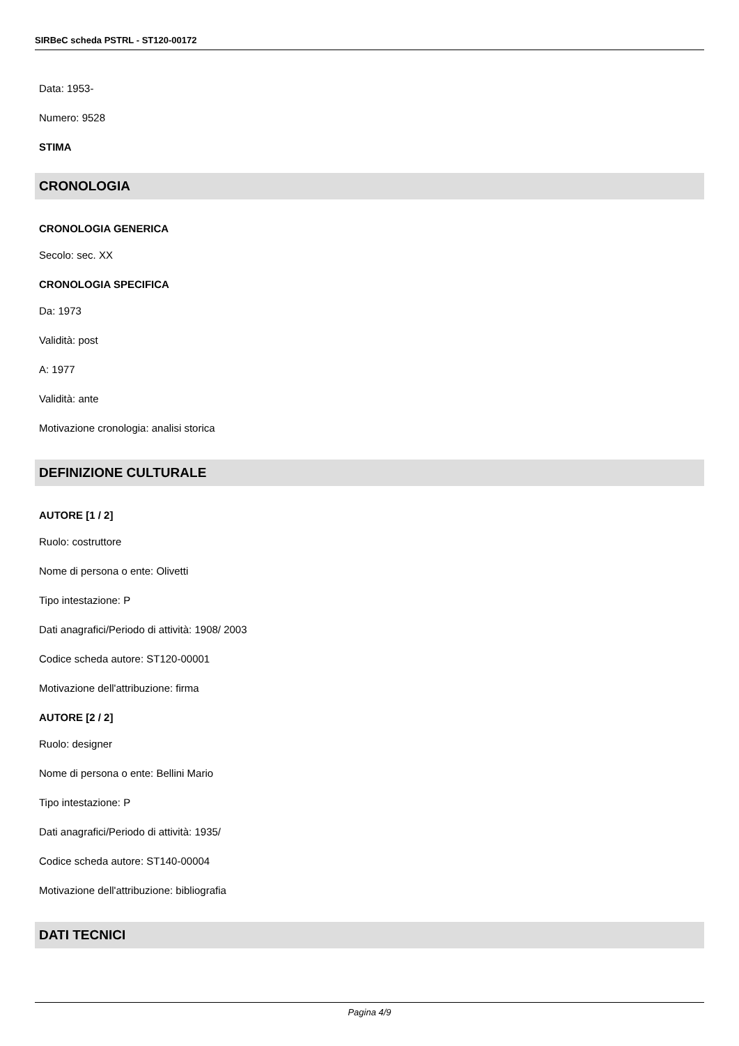SIRBeC scheda PSTRL - ST120-00172
Data: 1953-
Numero: 9528
STIMA
CRONOLOGIA
CRONOLOGIA GENERICA
Secolo: sec. XX
CRONOLOGIA SPECIFICA
Da: 1973
Validità: post
A: 1977
Validità: ante
Motivazione cronologia: analisi storica
DEFINIZIONE CULTURALE
AUTORE [1 / 2]
Ruolo: costruttore
Nome di persona o ente: Olivetti
Tipo intestazione: P
Dati anagrafici/Periodo di attività: 1908/ 2003
Codice scheda autore: ST120-00001
Motivazione dell'attribuzione: firma
AUTORE [2 / 2]
Ruolo: designer
Nome di persona o ente: Bellini Mario
Tipo intestazione: P
Dati anagrafici/Periodo di attività: 1935/
Codice scheda autore: ST140-00004
Motivazione dell'attribuzione: bibliografia
DATI TECNICI
Pagina 4/9